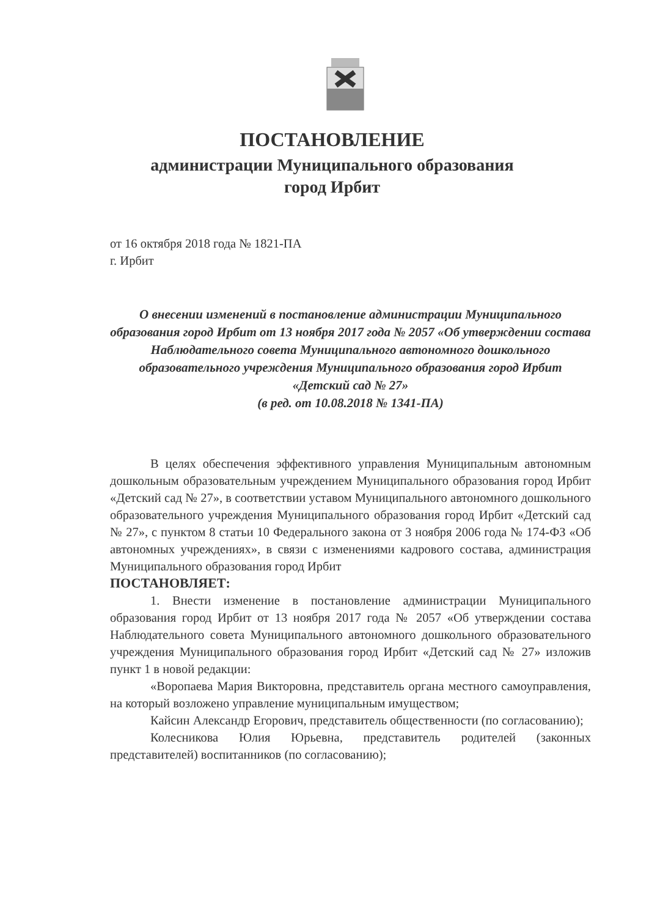ПОСТАНОВЛЕНИЕ
администрации Муниципального образования
город Ирбит
от 16 октября 2018 года № 1821-ПА
г. Ирбит
О внесении изменений в постановление администрации Муниципального образования город Ирбит от 13 ноября 2017 года № 2057 «Об утверждении состава Наблюдательного совета Муниципального автономного дошкольного образовательного учреждения Муниципального образования город Ирбит «Детский сад № 27»
(в ред. от 10.08.2018 № 1341-ПА)
В целях обеспечения эффективного управления Муниципальным автономным дошкольным образовательным учреждением Муниципального образования город Ирбит «Детский сад № 27», в соответствии уставом Муниципального автономного дошкольного образовательного учреждения Муниципального образования город Ирбит «Детский сад № 27», с пунктом 8 статьи 10 Федерального закона от 3 ноября 2006 года № 174-ФЗ «Об автономных учреждениях», в связи с изменениями кадрового состава, администрация Муниципального образования город Ирбит
ПОСТАНОВЛЯЕТ:
1. Внести изменение в постановление администрации Муниципального образования город Ирбит от 13 ноября 2017 года № 2057 «Об утверждении состава Наблюдательного совета Муниципального автономного дошкольного образовательного учреждения Муниципального образования город Ирбит «Детский сад № 27» изложив пункт 1 в новой редакции:
«Воропаева Мария Викторовна, представитель органа местного самоуправления, на который возложено управление муниципальным имуществом;
Кайсин Александр Егорович, представитель общественности (по согласованию);
Колесникова Юлия Юрьевна, представитель родителей (законных представителей) воспитанников (по согласованию);